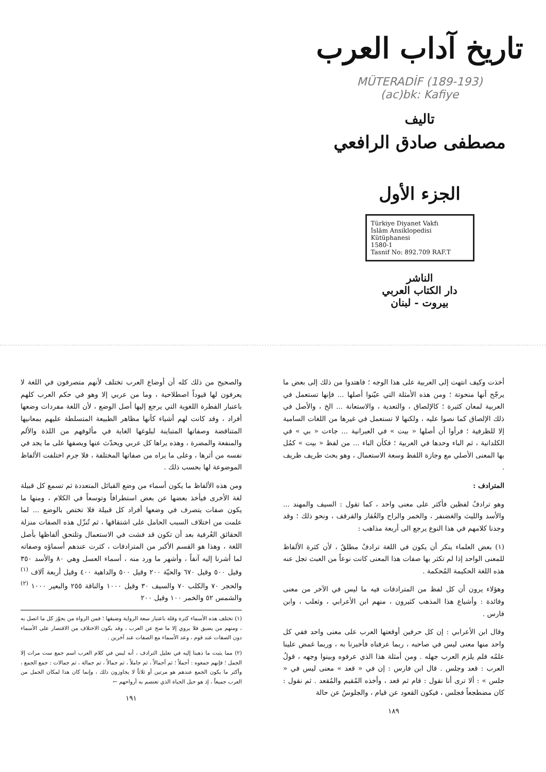تاريخ آداب العرب
MÜTERADİF (189-193)
(ac)bk: Kafiye
تاليف
مصطفى صادق الرافعي
الجزء الأول
Türkiye Diyanet Vakfı
İslâm Ansiklopedisi
Kütüphanesi
1580-1
Tasnif No: 892.709 RAF.T
الناشر
دار الكتاب العربي
بيروت - لبنان
والصحيح من ذلك كله أن أوضاع العرب تختلف لأنهم متصرفون في اللغة لا يعرفون لها قيوداً اصطلاحية ، وما من عربي إلا وهو في حكم العرب كلهم باعتبار الفطرة اللغوية التي يرجع إليها أصل الوضع ، لأن اللغة مفردات وضعها أفراد ، وقد كانت لهم أشياء كأنها مظاهر الطبيعة المتسلطة عليهم بمعانيها المتناقضة وصفاتها المتباينة لبلوغها الغاية في مألوفهم من اللذة والألم والمنفعة والمضرة ، وهذه يراها كل عربي ويحدّث عنها ويصفها على ما يجد في نفسه من أثرها ، وعلى ما يراه من صفاتها المختلفة ، فلا جرم اختلفت الألفاظ الموضوعة لها بحسب ذلك .
ومن هذه الألفاظ ما يكون أسماء من وضع القبائل المتعددة ثم تسمع كل قبيلة لغة الأخرى فيأخذ بعضها عن بعض استطرافاً وتوسعاً في الكلام ، ومنها ما يكون صفات يتصرف في وضعها أفراد كل قبيلة فلا تختص بالوضع ... لما علمت من اختلاف السبب الحامل على اشتقاقها ، ثم تُنزّل هذه الصفات منزلة الحقائق العُرفية بعد أن تكون قد فشت في الاستعمال وتلتحق ألفاظها بأصل اللغة ، وهذا هو القسم الأكبر من المترادفات ، كثرت عندهم أسماؤه وصفاته لما أشرنا إليه آنفاً ، وأشهر ما ورد منه ، أسماء العسل وهي ٨٠ والأسد ٣٥٠ وقيل ٥٠٠ وقيل ٦٧٠ والحيّة ٢٠٠ وقيل ٥٠٠ والداهية ٤٠٠ وقيل أربعة آلاف <sup>(١)</sup> والحجر ٧٠ والكلب ٧٠ والسيف ٣٠ وقيل ١٠٠٠ والناقة ٢٥٥ والبعير ١٠٠٠ <sup>(٢)</sup> والشمس ٥٢ والخمر ١٠٠ وقيل ٢٠٠
(١) تختلف هذه الأسماء كثرة وقلة باعتبار سعة الرواية وضيقها ؛ فمن الرواة من يجوّز كل ما اتصل به ، ومنهم من يضيق فلا يروي إلا ما صح عن العرب ، وقد يكون الاختلاف من الاقتصار على الأسماء دون الصفات عند قوم ، وعد الأسماء مع الصفات عند آخرين .
(٢) مما يثبت ما ذهبنا إليه في تعليل الترادف ، أنه ليس في كلام العرب اسم جمع ست مرات إلا الجمل ؛ فإنهم جمعوه : أجملاً ؛ ثم أجمالاً ، ثم جاملاً ، ثم جمالاً ، ثم جمالة ، ثم جمالات : جمع الجمع ، وأكثر ما يكون الجمع عندهم هو مرتين أو ثلاثاً لا يجاوزون ذلك ، وإنما كان هذا لمكان الجمل من العرب جميعاً ، إذ هو حبل الحياة الذي تعتصم به أرواحهم ←
١٩١
أخذت وكيف انتهت إلى العربية على هذا الوجه ؛ فاهتدوا من ذلك إلى بعض ما يرجّح أنها منحوتة ؛ ومن هذه الأمثلة التي عيّنوا أصلها ... فإنها تستعمل في العربية لمعان كثيرة ؛ كالإلصاق ، والتعدية ، والاستعانة ... الخ ، والأصل في ذلك الإلصاق كما نصوا عليه ، ولكنها لا تستعمل في غيرها من اللغات السامية إلا للظرفية ؛ فرأوا أن أصلها « بيت » في العبرانية ... جاءت « بي » في الكلدانية ، ثم الباء وحدها في العربية ؛ فكأن الباء ... من لفظ « بيت » كمُل بها المعنى الأصلي مع وجازة اللفظ وسعة الاستعمال ، وهو بحث طريف ظريف .
المترادف :
وهو ترادفُ لفظين فأكثر على معنى واحد ، كما تقول : السيف والمهند ... والأسد والليث والغضنفر ، والخمر والراح والعُقار والقرقف ، ونحو ذلك ؛ وقد وجدنا كلامهم في هذا النوع يرجع الى أربعة مذاهب :
(١) بعض العلماء ينكر أن يكون في اللغة ترادفٌ مطلقٌ ، لأن كثرة الألفاظ للمعنى الواحد إذا لم تكثر بها صفات هذا المعنى كانت نوعاً من العبث تجل عنه هذه اللغة الحكيمة المُحكمة .
وهؤلاء يرون أن كل لفظ من المترادفات فيه ما ليس في الآخر من معنى وفائدة : وأشياع هذا المذهب كثيرون ، منهم ابن الأعرابي ، وثعلب ، وابن فارس .
وقال ابن الأعرابي : إن كل حرفين أوقعتها العرب على معنى واحد ففي كل واحد منها معنى ليس في صاحبه ، ربما عرفناه فأخبرنا به ، وربما غمض علينا علمُه فلم يلزم العرب جهله . ومن أمثلة هذا الذي عرفوه وبينوا وجهه ، قولُ العرب : قعد وجلس . قال ابن فارس : إن في « قعد » معنى ليس في « جلس » : ألا ترى أنا نقول : قام ثم قعد ، وأخذه المُقيم والمُقعد . ثم نقول : كان مضطجعاً فجلس ، فيكون القعود عن قيام ، والجلوسُ عن حالة
١٨٩